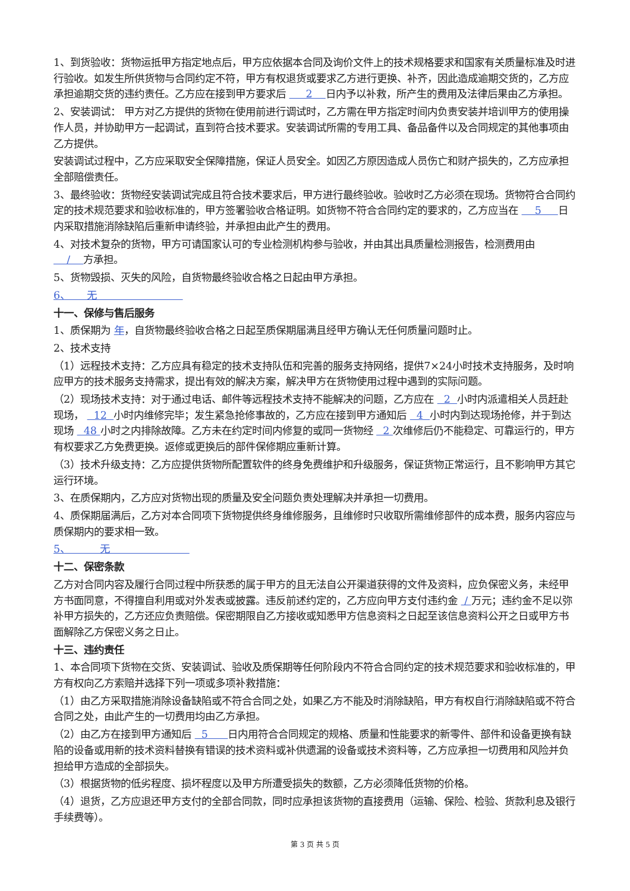1、到货验收：货物运抵甲方指定地点后，甲方应依据本合同及询价文件上的技术规格要求和国家有关质量标准及时进行验收。如发生所供货物与合同约定不符，甲方有权退货或要求乙方进行更换、补齐，因此造成逾期交货的，乙方应承担逾期交货的违约责任。乙方应在接到甲方要求后 2 日内予以补救，所产生的费用及法律后果由乙方承担。
2、安装调试： 甲方对乙方提供的货物在使用前进行调试时，乙方需在甲方指定时间内负责安装并培训甲方的使用操作人员，并协助甲方一起调试，直到符合技术要求。安装调试所需的专用工具、备品备件以及合同规定的其他事项由乙方提供。
安装调试过程中，乙方应采取安全保障措施，保证人员安全。如因乙方原因造成人员伤亡和财产损失的，乙方应承担全部赔偿责任。
3、最终验收：货物经安装调试完成且符合技术要求后，甲方进行最终验收。验收时乙方必须在现场。货物符合合同约定的技术规范要求和验收标准的，甲方签署验收合格证明。如货物不符合合同约定的要求的，乙方应当在 5 日内采取措施消除缺陷后重新申请终验，并承担由此产生的费用。
4、对技术复杂的货物，甲方可请国家认可的专业检测机构参与验收，并由其出具质量检测报告，检测费用由 / 方承担。
5、货物毁损、灭失的风险，自货物最终验收合格之日起由甲方承担。
6、 无
十一、保修与售后服务
1、质保期为 年，自货物最终验收合格之日起至质保期届满且经甲方确认无任何质量问题时止。
2、技术支持
（1）远程技术支持：乙方应具有稳定的技术支持队伍和完善的服务支持网络，提供7×24小时技术支持服务，及时响应甲方的技术服务支持需求，提出有效的解决方案，解决甲方在货物使用过程中遇到的实际问题。
（2）现场技术支持：对于通过电话、邮件等远程技术支持不能解决的问题，乙方应在 2 小时内派遣相关人员赶赴现场， 12 小时内维修完毕；发生紧急抢修事故的，乙方应在接到甲方通知后 4 小时内到达现场抢修，并于到达现场 48 小时之内排除故障。乙方未在约定时间内修复的或同一货物经 2 次维修后仍不能稳定、可靠运行的，甲方有权要求乙方免费更换。返修或更换后的部件保修期应重新计算。
（3）技术升级支持：乙方应提供货物所配置软件的终身免费维护和升级服务，保证货物正常运行，且不影响甲方其它运行环境。
3、在质保期内，乙方应对货物出现的质量及安全问题负责处理解决并承担一切费用。
4、质保期届满后，乙方对本合同项下货物提供终身维修服务，且维修时只收取所需维修部件的成本费，服务内容应与质保期内的要求相一致。
5、 无
十二、保密条款
乙方对合同内容及履行合同过程中所获悉的属于甲方的且无法自公开渠道获得的文件及资料，应负保密义务，未经甲方书面同意，不得擅自利用或对外发表或披露。违反前述约定的，乙方应向甲方支付违约金 / 万元；违约金不足以弥补甲方损失的，乙方还应负责赔偿。保密期限自乙方接收或知悉甲方信息资料之日起至该信息资料公开之日或甲方书面解除乙方保密义务之日止。
十三、违约责任
1、本合同项下货物在交货、安装调试、验收及质保期等任何阶段内不符合合同约定的技术规范要求和验收标准的，甲方有权向乙方索赔并选择下列一项或多项补救措施：
（1）由乙方采取措施消除设备缺陷或不符合合同之处，如果乙方不能及时消除缺陷，甲方有权自行消除缺陷或不符合合同之处，由此产生的一切费用均由乙方承担。
（2）由乙方在接到甲方通知后 5 日内用符合合同规定的规格、质量和性能要求的新零件、部件和设备更换有缺陷的设备或用新的技术资料替换有错误的技术资料或补供遗漏的设备或技术资料等，乙方应承担一切费用和风险并负担给甲方造成的全部损失。
（3）根据货物的低劣程度、损坏程度以及甲方所遭受损失的数额，乙方必须降低货物的价格。
（4）退货，乙方应退还甲方支付的全部合同款，同时应承担该货物的直接费用（运输、保险、检验、货款利息及银行手续费等）。
第 3 页 共 5 页